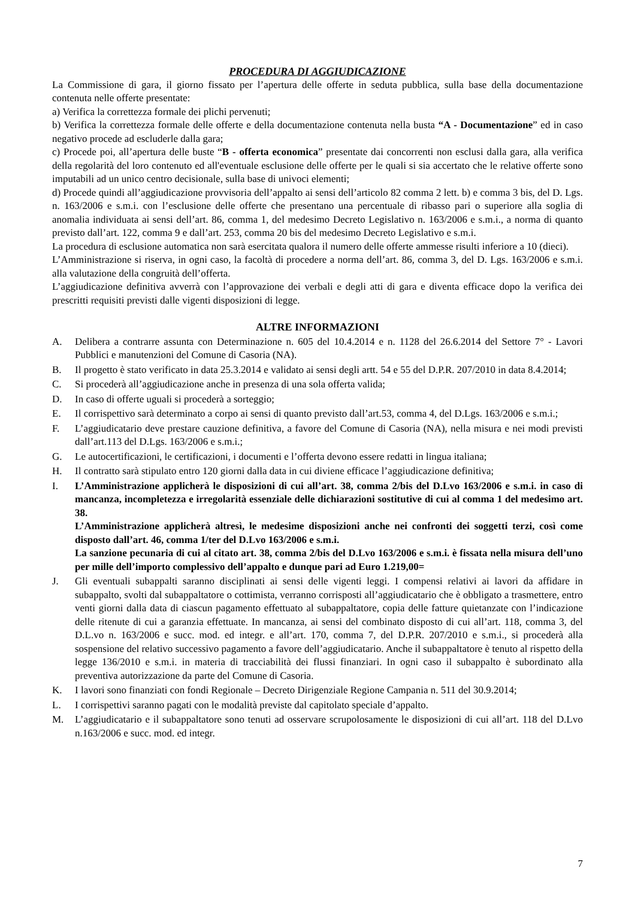PROCEDURA DI AGGIUDICAZIONE
La Commissione di gara, il giorno fissato per l’apertura delle offerte in seduta pubblica, sulla base della documentazione contenuta nelle offerte presentate:
a) Verifica la correttezza formale dei plichi pervenuti;
b) Verifica la correttezza formale delle offerte e della documentazione contenuta nella busta “A - Documentazione” ed in caso negativo procede ad escluderle dalla gara;
c) Procede poi, all’apertura delle buste “B - offerta economica” presentate dai concorrenti non esclusi dalla gara, alla verifica della regolarità del loro contenuto ed all'eventuale esclusione delle offerte per le quali si sia accertato che le relative offerte sono imputabili ad un unico centro decisionale, sulla base di univoci elementi;
d) Procede quindi all’aggiudicazione provvisoria dell’appalto ai sensi dell’articolo 82 comma 2 lett. b) e comma 3 bis, del D. Lgs. n. 163/2006 e s.m.i. con l’esclusione delle offerte che presentano una percentuale di ribasso pari o superiore alla soglia di anomalia individuata ai sensi dell’art. 86, comma 1, del medesimo Decreto Legislativo n. 163/2006 e s.m.i., a norma di quanto previsto dall’art. 122, comma 9 e dall’art. 253, comma 20 bis del medesimo Decreto Legislativo e s.m.i.
La procedura di esclusione automatica non sarà esercitata qualora il numero delle offerte ammesse risulti inferiore a 10 (dieci).
L’Amministrazione si riserva, in ogni caso, la facoltà di procedere a norma dell’art. 86, comma 3, del D. Lgs. 163/2006 e s.m.i. alla valutazione della congruità dell’offerta.
L’aggiudicazione definitiva avverrà con l’approvazione dei verbali e degli atti di gara e diventa efficace dopo la verifica dei prescritti requisiti previsti dalle vigenti disposizioni di legge.
ALTRE INFORMAZIONI
A. Delibera a contrarre assunta con Determinazione n. 605 del 10.4.2014 e n. 1128 del 26.6.2014 del Settore 7° - Lavori Pubblici e manutenzioni del Comune di Casoria (NA).
B. Il progetto è stato verificato in data 25.3.2014 e validato ai sensi degli artt. 54 e 55 del D.P.R. 207/2010 in data 8.4.2014;
C. Si procederà all’aggiudicazione anche in presenza di una sola offerta valida;
D. In caso di offerte uguali si procederà a sorteggio;
E. Il corrispettivo sarà determinato a corpo ai sensi di quanto previsto dall’art.53, comma 4, del D.Lgs. 163/2006 e s.m.i.;
F. L’aggiudicatario deve prestare cauzione definitiva, a favore del Comune di Casoria (NA), nella misura e nei modi previsti dall’art.113 del D.Lgs. 163/2006 e s.m.i.;
G. Le autocertificazioni, le certificazioni, i documenti e l’offerta devono essere redatti in lingua italiana;
H. Il contratto sarà stipulato entro 120 giorni dalla data in cui diviene efficace l’aggiudicazione definitiva;
I. L’Amministrazione applicherà le disposizioni di cui all’art. 38, comma 2/bis del D.Lvo 163/2006 e s.m.i. in caso di mancanza, incompletezza e irregolarità essenziale delle dichiarazioni sostitutive di cui al comma 1 del medesimo art. 38.
L’Amministrazione applicherà altresì, le medesime disposizioni anche nei confronti dei soggetti terzi, così come disposto dall’art. 46, comma 1/ter del D.Lvo 163/2006 e s.m.i.
La sanzione pecunaria di cui al citato art. 38, comma 2/bis del D.Lvo 163/2006 e s.m.i. è fissata nella misura dell’uno per mille dell’importo complessivo dell’appalto e dunque pari ad Euro 1.219,00=
J. Gli eventuali subappalti saranno disciplinati ai sensi delle vigenti leggi. I compensi relativi ai lavori da affidare in subappalto, svolti dal subappaltatore o cottimista, verranno corrisposti all’aggiudicatario che è obbligato a trasmettere, entro venti giorni dalla data di ciascun pagamento effettuato al subappaltatore, copia delle fatture quietanzate con l’indicazione delle ritenute di cui a garanzia effettuate. In mancanza, ai sensi del combinato disposto di cui all’art. 118, comma 3, del D.L.vo n. 163/2006 e succ. mod. ed integr. e all’art. 170, comma 7, del D.P.R. 207/2010 e s.m.i., si procederà alla sospensione del relativo successivo pagamento a favore dell’aggiudicatario. Anche il subappaltatore è tenuto al rispetto della legge 136/2010 e s.m.i. in materia di tracciabilità dei flussi finanziari. In ogni caso il subappalto è subordinato alla preventiva autorizzazione da parte del Comune di Casoria.
K. I lavori sono finanziati con fondi Regionale – Decreto Dirigenziale Regione Campania n. 511 del 30.9.2014;
L. I corrispettivi saranno pagati con le modalità previste dal capitolato speciale d’appalto.
M. L’aggiudicatario e il subappaltatore sono tenuti ad osservare scrupolosamente le disposizioni di cui all’art. 118 del D.Lvo n.163/2006 e succ. mod. ed integr.
7